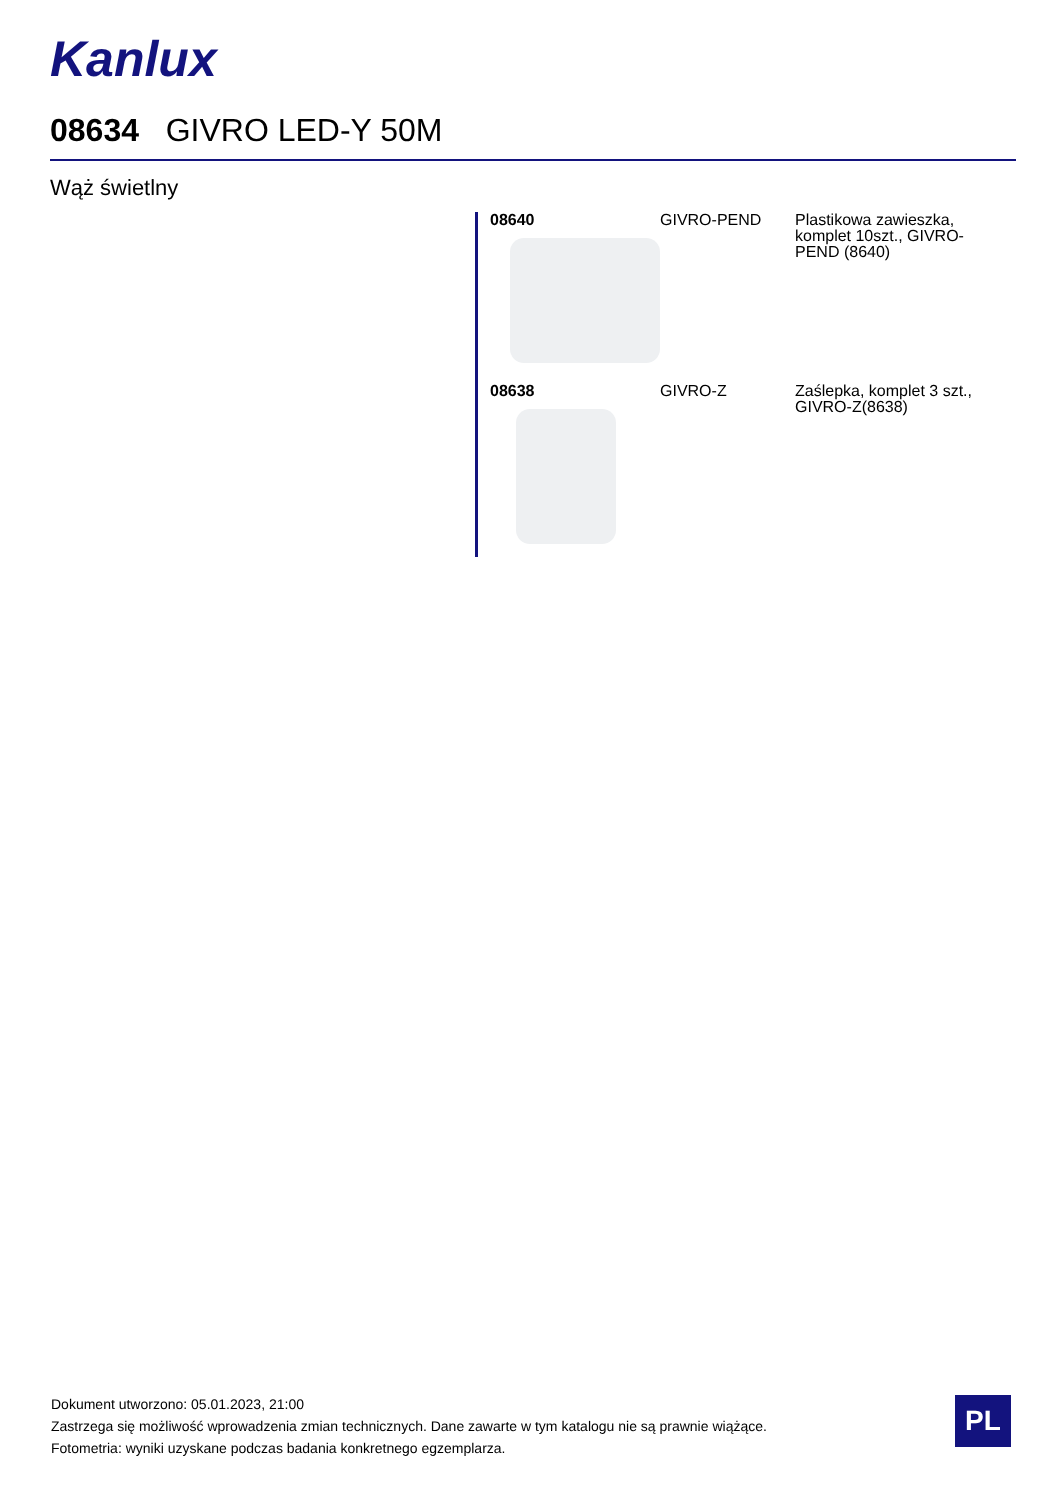Kanlux
08634 GIVRO LED-Y 50M
Wąż świetlny
| 08640 | GIVRO-PEND | Plastikowa zawieszka, komplet 10szt., GIVRO-PEND (8640) |
| 08638 | GIVRO-Z | Zaślepka, komplet 3 szt., GIVRO-Z(8638) |
Dokument utworzono: 05.01.2023, 21:00
Zastrzega się możliwość wprowadzenia zmian technicznych. Dane zawarte w tym katalogu nie są prawnie wiążące.
Fotometria: wyniki uzyskane podczas badania konkretnego egzemplarza.
PL